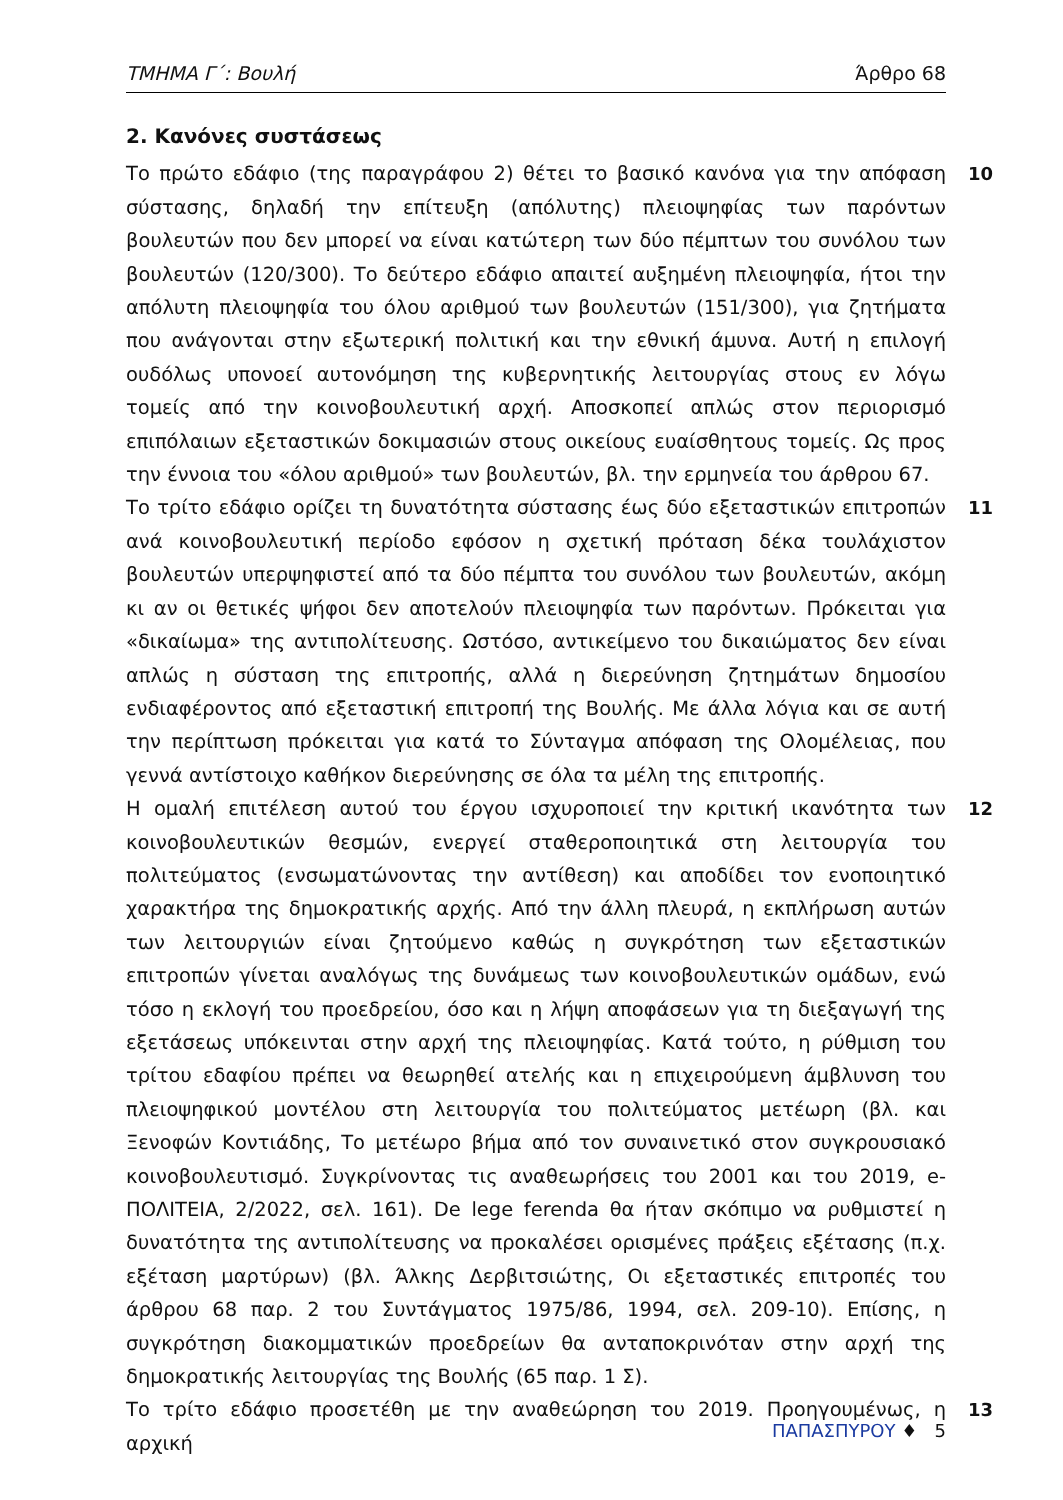ΤΜΗΜΑ Γ΄: Βουλή Άρθρο 68
2. Κανόνες συστάσεως
10 Το πρώτο εδάφιο (της παραγράφου 2) θέτει το βασικό κανόνα για την απόφαση σύστασης, δηλαδή την επίτευξη (απόλυτης) πλειοψηφίας των παρόντων βουλευτών που δεν μπορεί να είναι κατώτερη των δύο πέμπτων του συνόλου των βουλευτών (120/300). Το δεύτερο εδάφιο απαιτεί αυξημένη πλειοψηφία, ήτοι την απόλυτη πλειοψηφία του όλου αριθμού των βουλευτών (151/300), για ζητήματα που ανάγονται στην εξωτερική πολιτική και την εθνική άμυνα. Αυτή η επιλογή ουδόλως υπονοεί αυτονόμηση της κυβερνητικής λειτουργίας στους εν λόγω τομείς από την κοινοβουλευτική αρχή. Αποσκοπεί απλώς στον περιορισμό επιπόλαιων εξεταστικών δοκιμασιών στους οικείους ευαίσθητους τομείς. Ως προς την έννοια του «όλου αριθμού» των βουλευτών, βλ. την ερμηνεία του άρθρου 67.
11 Το τρίτο εδάφιο ορίζει τη δυνατότητα σύστασης έως δύο εξεταστικών επιτροπών ανά κοινοβουλευτική περίοδο εφόσον η σχετική πρόταση δέκα τουλάχιστον βουλευτών υπερψηφιστεί από τα δύο πέμπτα του συνόλου των βουλευτών, ακόμη κι αν οι θετικές ψήφοι δεν αποτελούν πλειοψηφία των παρόντων. Πρόκειται για «δικαίωμα» της αντιπολίτευσης. Ωστόσο, αντικείμενο του δικαιώματος δεν είναι απλώς η σύσταση της επιτροπής, αλλά η διερεύνηση ζητημάτων δημοσίου ενδιαφέροντος από εξεταστική επιτροπή της Βουλής. Με άλλα λόγια και σε αυτή την περίπτωση πρόκειται για κατά το Σύνταγμα απόφαση της Ολομέλειας, που γεννά αντίστοιχο καθήκον διερεύνησης σε όλα τα μέλη της επιτροπής.
12 Η ομαλή επιτέλεση αυτού του έργου ισχυροποιεί την κριτική ικανότητα των κοινοβουλευτικών θεσμών, ενεργεί σταθεροποιητικά στη λειτουργία του πολιτεύματος (ενσωματώνοντας την αντίθεση) και αποδίδει τον ενοποιητικό χαρακτήρα της δημοκρατικής αρχής. Από την άλλη πλευρά, η εκπλήρωση αυτών των λειτουργιών είναι ζητούμενο καθώς η συγκρότηση των εξεταστικών επιτροπών γίνεται αναλόγως της δυνάμεως των κοινοβουλευτικών ομάδων, ενώ τόσο η εκλογή του προεδρείου, όσο και η λήψη αποφάσεων για τη διεξαγωγή της εξετάσεως υπόκεινται στην αρχή της πλειοψηφίας. Κατά τούτο, η ρύθμιση του τρίτου εδαφίου πρέπει να θεωρηθεί ατελής και η επιχειρούμενη άμβλυνση του πλειοψηφικού μοντέλου στη λειτουργία του πολιτεύματος μετέωρη (βλ. και Ξενοφών Κοντιάδης, Το μετέωρο βήμα από τον συναινετικό στον συγκρουσιακό κοινοβουλευτισμό. Συγκρίνοντας τις αναθεωρήσεις του 2001 και του 2019, e-ΠΟΛΙΤΕΙΑ, 2/2022, σελ. 161). De lege ferenda θα ήταν σκόπιμο να ρυθμιστεί η δυνατότητα της αντιπολίτευσης να προκαλέσει ορισμένες πράξεις εξέτασης (π.χ. εξέταση μαρτύρων) (βλ. Άλκης Δερβιτσιώτης, Οι εξεταστικές επιτροπές του άρθρου 68 παρ. 2 του Συντάγματος 1975/86, 1994, σελ. 209-10). Επίσης, η συγκρότηση διακομματικών προεδρείων θα ανταποκρινόταν στην αρχή της δημοκρατικής λειτουργίας της Βουλής (65 παρ. 1 Σ).
13 Το τρίτο εδάφιο προσετέθη με την αναθεώρηση του 2019. Προηγουμένως, η αρχική
ΠΑΠΑΣΠΥΡΟΥ ♦ 5